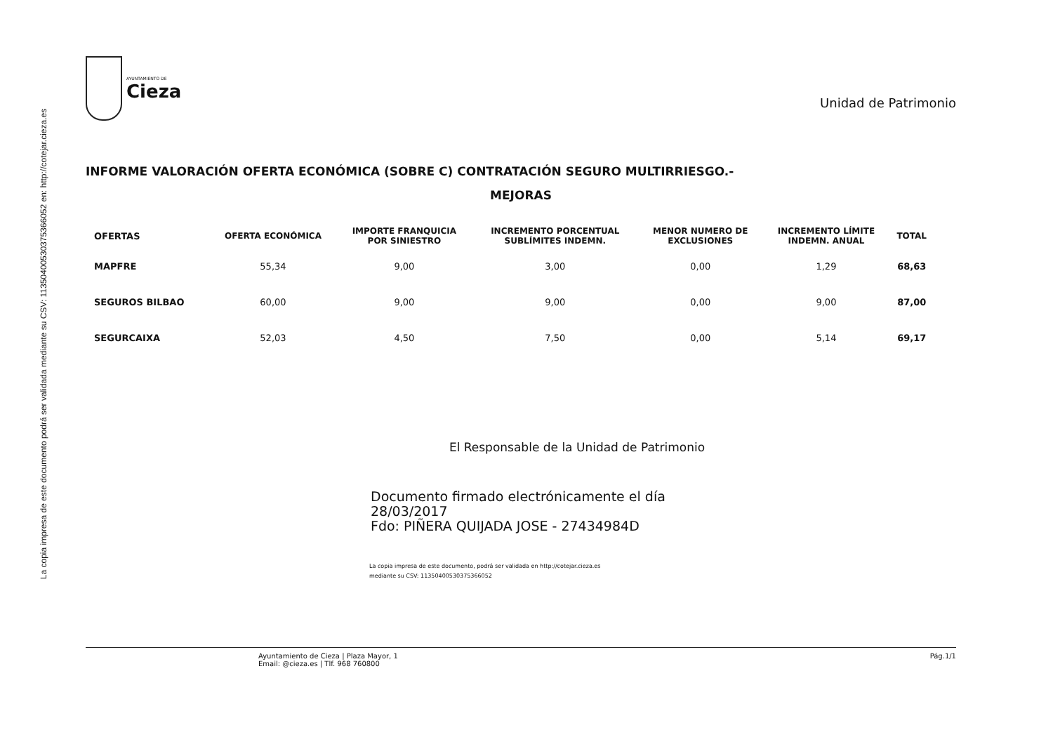La copia impresa de este documento podrá ser validada mediante su CSV: 11350400530375366052 en: http://cotejar.cieza.es
AYUNTAMIENTO DE
Cieza
Unidad de Patrimonio
INFORME VALORACIÓN OFERTA ECONÓMICA (SOBRE C) CONTRATACIÓN SEGURO MULTIRRIESGO.-
MEJORAS
| OFERTAS | OFERTA ECONÓMICA | IMPORTE FRANQUICIA POR SINIESTRO | INCREMENTO PORCENTUAL SUBLÍMITES INDEMN. | MENOR NUMERO DE EXCLUSIONES | INCREMENTO LÍMITE INDEMN. ANUAL | TOTAL |
| --- | --- | --- | --- | --- | --- | --- |
| MAPFRE | 55,34 | 9,00 | 3,00 | 0,00 | 1,29 | 68,63 |
| SEGUROS BILBAO | 60,00 | 9,00 | 9,00 | 0,00 | 9,00 | 87,00 |
| SEGURCAIXA | 52,03 | 4,50 | 7,50 | 0,00 | 5,14 | 69,17 |
El Responsable de la Unidad de Patrimonio
Documento firmado electrónicamente el día
28/03/2017
Fdo: PIÑERA QUIJADA JOSE - 27434984D
La copia impresa de este documento, podrá ser validada en http://cotejar.cieza.es
mediante su CSV: 11350400530375366052
Ayuntamiento de Cieza | Plaza Mayor, 1
Email: @cieza.es | Tlf. 968 760800
Pág.1/1